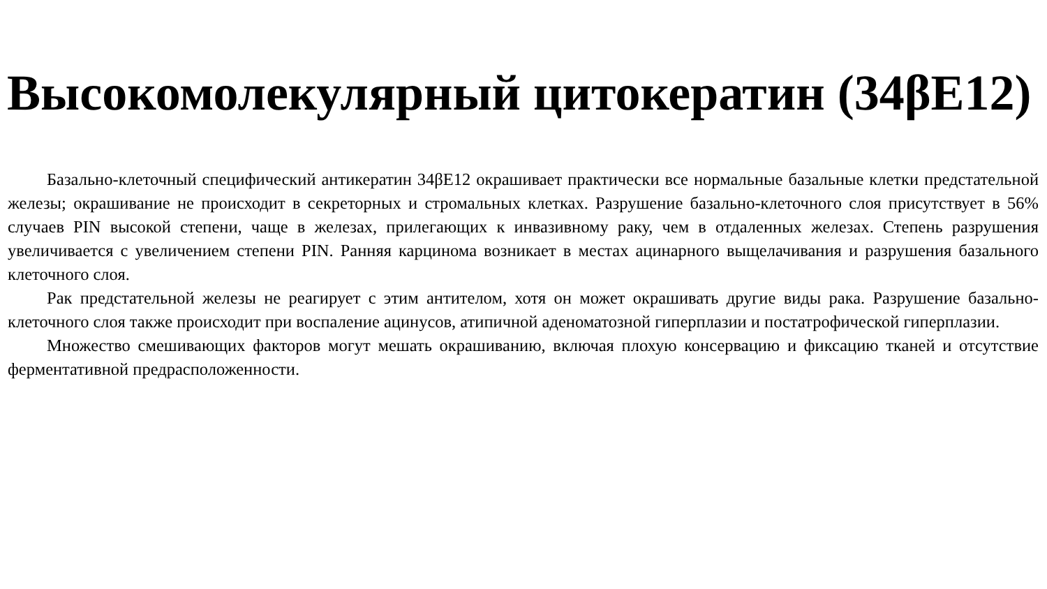Высокомолекулярный цитокератин (34βE12)
Базально-клеточный специфический антикератин 34βE12 окрашивает практически все нормальные базальные клетки предстательной железы; окрашивание не происходит в секреторных и стромальных клетках. Разрушение базально-клеточного слоя присутствует в 56% случаев PIN высокой степени, чаще в железах, прилегающих к инвазивному раку, чем в отдаленных железах. Степень разрушения увеличивается с увеличением степени PIN. Ранняя карцинома возникает в местах ацинарного выщелачивания и разрушения базального клеточного слоя.
Рак предстательной железы не реагирует с этим антителом, хотя он может окрашивать другие виды рака. Разрушение базально-клеточного слоя также происходит при воспаление ацинусов, атипичной аденоматозной гиперплазии и постатрофической гиперплазии.
Множество смешивающих факторов могут мешать окрашиванию, включая плохую консервацию и фиксацию тканей и отсутствие ферментативной предрасположенности.